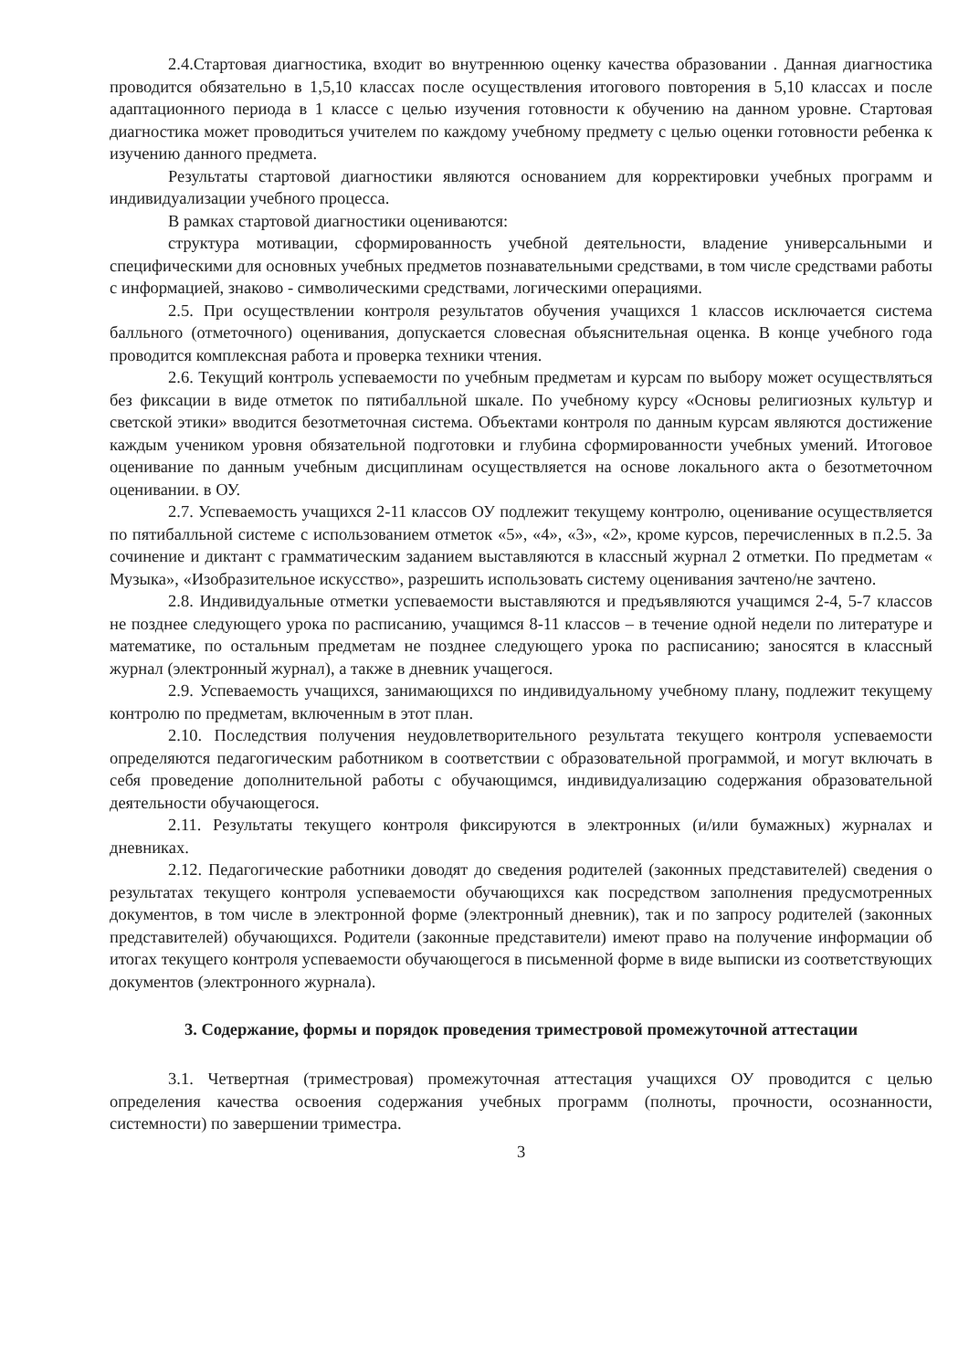2.4.Стартовая диагностика, входит во внутреннюю оценку качества образовании . Данная диагностика проводится обязательно в 1,5,10 классах после осуществления итогового повторения в 5,10 классах и после адаптационного периода в 1 классе с целью изучения готовности к обучению на данном уровне. Стартовая диагностика может проводиться учителем по каждому учебному предмету с целью оценки готовности ребенка к изучению данного предмета.
Результаты стартовой диагностики являются основанием для корректировки учебных программ и индивидуализации учебного процесса.
В рамках стартовой диагностики оцениваются:
структура мотивации, сформированность учебной деятельности, владение универсальными и специфическими для основных учебных предметов познавательными средствами, в том числе средствами работы с информацией, знаково - символическими средствами, логическими операциями.
2.5. При осуществлении контроля результатов обучения учащихся 1 классов исключается система балльного (отметочного) оценивания, допускается словесная объяснительная оценка. В конце учебного года проводится комплексная работа и проверка техники чтения.
2.6. Текущий контроль успеваемости по учебным предметам и курсам по выбору может осуществляться без фиксации в виде отметок по пятибалльной шкале. По учебному курсу «Основы религиозных культур и светской этики» вводится безотметочная система. Объектами контроля по данным курсам являются достижение каждым учеником уровня обязательной подготовки и глубина сформированности учебных умений. Итоговое оценивание по данным учебным дисциплинам осуществляется на основе локального акта о безотметочном оценивании. в ОУ.
2.7. Успеваемость учащихся 2-11 классов ОУ подлежит текущему контролю, оценивание осуществляется по пятибалльной системе с использованием отметок «5», «4», «3», «2», кроме курсов, перечисленных в п.2.5. За сочинение и диктант с грамматическим заданием выставляются в классный журнал 2 отметки. По предметам « Музыка», «Изобразительное искусство», разрешить использовать систему оценивания зачтено/не зачтено.
2.8. Индивидуальные отметки успеваемости выставляются и предъявляются учащимся 2-4, 5-7 классов не позднее следующего урока по расписанию, учащимся 8-11 классов – в течение одной недели по литературе и математике, по остальным предметам не позднее следующего урока по расписанию; заносятся в классный журнал (электронный журнал), а также в дневник учащегося.
2.9. Успеваемость учащихся, занимающихся по индивидуальному учебному плану, подлежит текущему контролю по предметам, включенным в этот план.
2.10. Последствия получения неудовлетворительного результата текущего контроля успеваемости определяются педагогическим работником в соответствии с образовательной программой, и могут включать в себя проведение дополнительной работы с обучающимся, индивидуализацию содержания образовательной деятельности обучающегося.
2.11. Результаты текущего контроля фиксируются в электронных (и/или бумажных) журналах и дневниках.
2.12. Педагогические работники доводят до сведения родителей (законных представителей) сведения о результатах текущего контроля успеваемости обучающихся как посредством заполнения предусмотренных документов, в том числе в электронной форме (электронный дневник), так и по запросу родителей (законных представителей) обучающихся. Родители (законные представители) имеют право на получение информации об итогах текущего контроля успеваемости обучающегося в письменной форме в виде выписки из соответствующих документов (электронного журнала).
3. Содержание, формы и порядок проведения триместровой промежуточной аттестации
3.1. Четвертная (триместровая) промежуточная аттестация учащихся ОУ проводится с целью определения качества освоения содержания учебных программ (полноты, прочности, осознанности, системности) по завершении триместра.
3